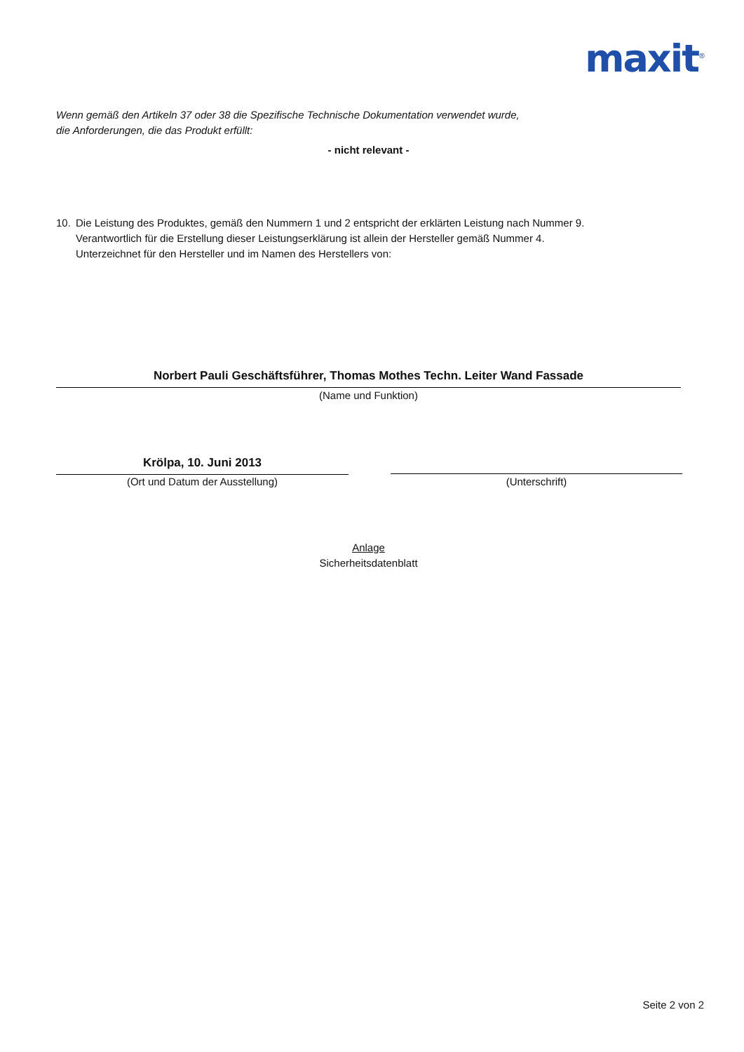maxit<sup>®</sup>
Wenn gemäß den Artikeln 37 oder 38 die Spezifische Technische Dokumentation verwendet wurde,
die Anforderungen, die das Produkt erfüllt:
- nicht relevant -
10. Die Leistung des Produktes, gemäß den Nummern 1 und 2 entspricht der erklärten Leistung nach Nummer 9.
Verantwortlich für die Erstellung dieser Leistungserklärung ist allein der Hersteller gemäß Nummer 4.
Unterzeichnet für den Hersteller und im Namen des Herstellers von:
Norbert Pauli Geschäftsführer, Thomas Mothes Techn. Leiter Wand Fassade
(Name und Funktion)
Krölpa, 10. Juni 2013
(Ort und Datum der Ausstellung) (Unterschrift)
Anlage
Sicherheitsdatenblatt
Seite 2 von 2